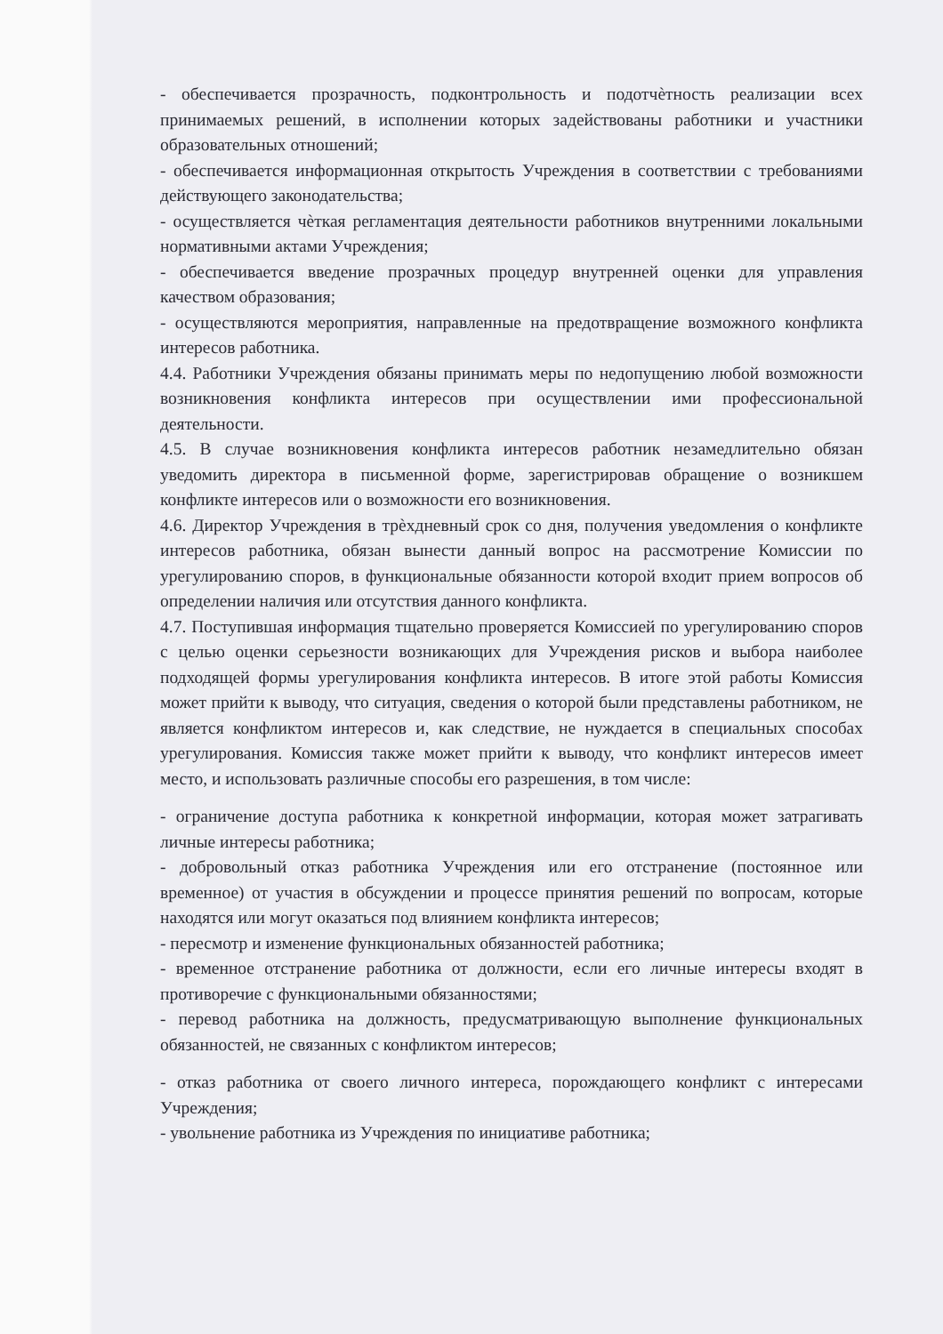- обеспечивается прозрачность, подконтрольность и подотчѐтность реализации всех принимаемых решений, в исполнении которых задействованы работники и участники образовательных отношений;
- обеспечивается информационная открытость Учреждения в соответствии с требованиями действующего законодательства;
- осуществляется чѐткая регламентация деятельности работников внутренними локальными нормативными актами Учреждения;
- обеспечивается введение прозрачных процедур внутренней оценки для управления качеством образования;
- осуществляются мероприятия, направленные на предотвращение возможного конфликта интересов работника.
4.4. Работники Учреждения обязаны принимать меры по недопущению любой возможности возникновения конфликта интересов при осуществлении ими профессиональной деятельности.
4.5. В случае возникновения конфликта интересов работник незамедлительно обязан уведомить директора в письменной форме, зарегистрировав обращение о возникшем конфликте интересов или о возможности его возникновения.
4.6. Директор Учреждения в трѐхдневный срок со дня, получения уведомления о конфликте интересов работника, обязан вынести данный вопрос на рассмотрение Комиссии по урегулированию споров, в функциональные обязанности которой входит прием вопросов об определении наличия или отсутствия данного конфликта.
4.7. Поступившая информация тщательно проверяется Комиссией по урегулированию споров с целью оценки серьезности возникающих для Учреждения рисков и выбора наиболее подходящей формы урегулирования конфликта интересов. В итоге этой работы Комиссия может прийти к выводу, что ситуация, сведения о которой были представлены работником, не является конфликтом интересов и, как следствие, не нуждается в специальных способах урегулирования. Комиссия также может прийти к выводу, что конфликт интересов имеет место, и использовать различные способы его разрешения, в том числе:
- ограничение доступа работника к конкретной информации, которая может затрагивать личные интересы работника;
- добровольный отказ работника Учреждения или его отстранение (постоянное или временное) от участия в обсуждении и процессе принятия решений по вопросам, которые находятся или могут оказаться под влиянием конфликта интересов;
- пересмотр и изменение функциональных обязанностей работника;
- временное отстранение работника от должности, если его личные интересы входят в противоречие с функциональными обязанностями;
- перевод работника на должность, предусматривающую выполнение функциональных обязанностей, не связанных с конфликтом интересов;
- отказ работника от своего личного интереса, порождающего конфликт с интересами Учреждения;
- увольнение работника из Учреждения по инициативе работника;